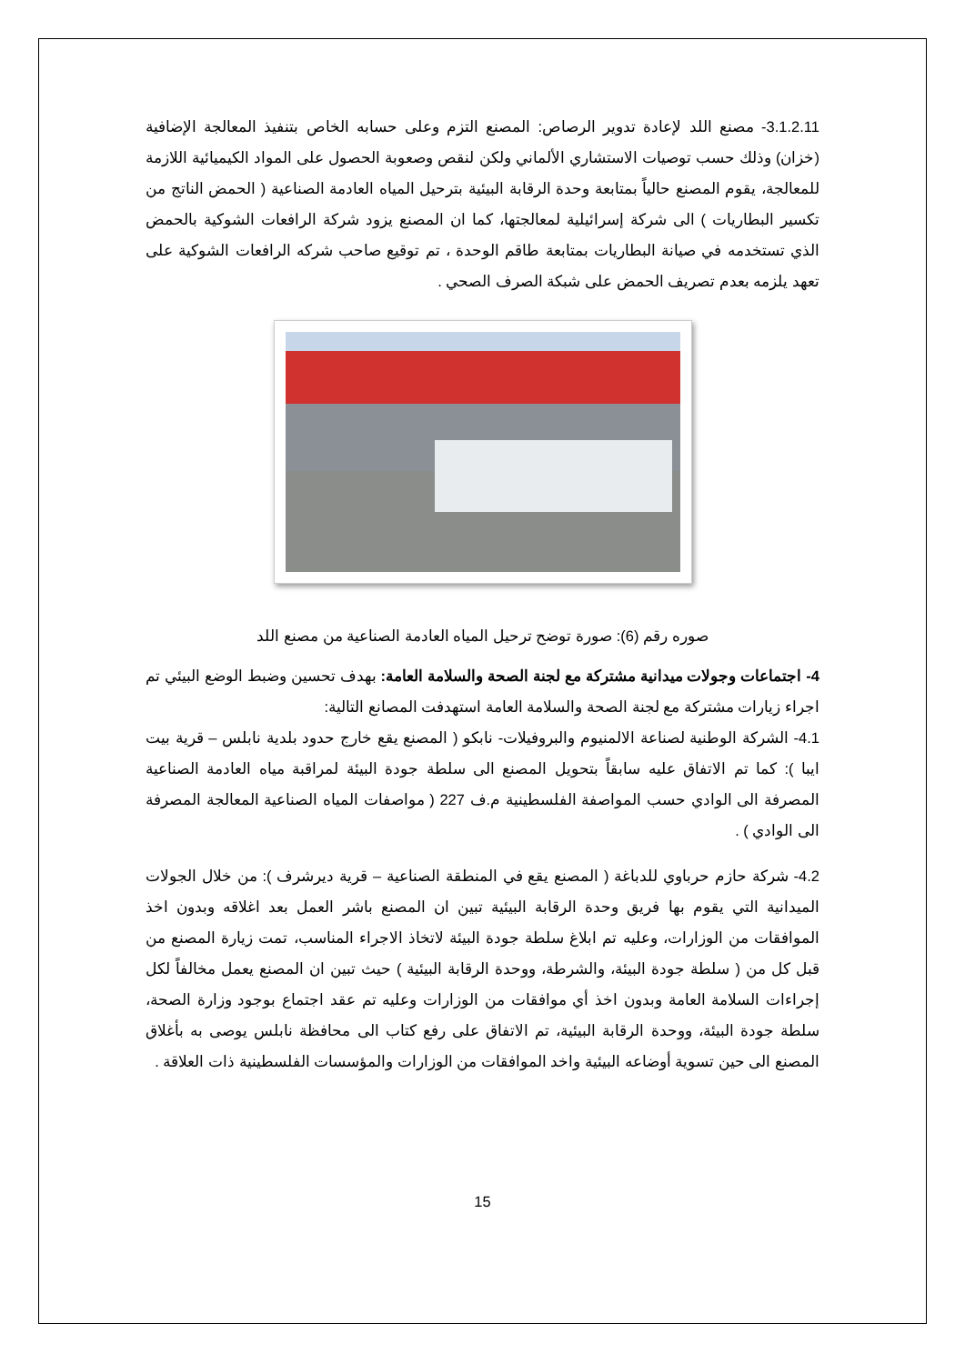3.1.2.11- مصنع اللد لإعادة تدوير الرصاص: المصنع التزم وعلى حسابه الخاص بتنفيذ المعالجة الإضافية (خزان) وذلك حسب توصيات الاستشاري الألماني ولكن لنقص وصعوبة الحصول على المواد الكيميائية اللازمة للمعالجة، يقوم المصنع حالياً بمتابعة وحدة الرقابة البيئية بترحيل المياه العادمة الصناعية ( الحمض الناتج من تكسير البطاريات ) الى شركة إسرائيلية لمعالجتها، كما ان المصنع يزود شركة الرافعات الشوكية بالحمض الذي تستخدمه في صيانة البطاريات بمتابعة طاقم الوحدة ، تم توقيع صاحب شركه الرافعات الشوكية على تعهد يلزمه بعدم تصريف الحمض على شبكة الصرف الصحي .
صوره رقم (6): صورة توضح ترحيل المياه العادمة الصناعية من مصنع اللد
4- اجتماعات وجولات ميدانية مشتركة مع لجنة الصحة والسلامة العامة: بهدف تحسين وضبط الوضع البيئي تم اجراء زيارات مشتركة مع لجنة الصحة والسلامة العامة استهدفت المصانع التالية:
4.1- الشركة الوطنية لصناعة الالمنيوم والبروفيلات- نابكو ( المصنع يقع خارج حدود بلدية نابلس – قرية بيت ايبا ): كما تم الاتفاق عليه سابقاً بتحويل المصنع الى سلطة جودة البيئة لمراقبة مياه العادمة الصناعية المصرفة الى الوادي حسب المواصفة الفلسطينية م.ف 227 ( مواصفات المياه الصناعية المعالجة المصرفة الى الوادي ) .
4.2- شركة حازم حرباوي للدباغة ( المصنع يقع في المنطقة الصناعية – قرية ديرشرف ): من خلال الجولات الميدانية التي يقوم بها فريق وحدة الرقابة البيئية تبين ان المصنع باشر العمل بعد اغلاقه وبدون اخذ الموافقات من الوزارات، وعليه تم ابلاغ سلطة جودة البيئة لاتخاذ الاجراء المناسب، تمت زيارة المصنع من قبل كل من ( سلطة جودة البيئة، والشرطة، ووحدة الرقابة البيئية ) حيث تبين ان المصنع يعمل مخالفاً لكل إجراءات السلامة العامة وبدون اخذ أي موافقات من الوزارات وعليه تم عقد اجتماع بوجود وزارة الصحة، سلطة جودة البيئة، ووحدة الرقابة البيئية، تم الاتفاق على رفع كتاب الى محافظة نابلس يوصى به بأغلاق المصنع الى حين تسوية أوضاعه البيئية واخد الموافقات من الوزارات والمؤسسات الفلسطينية ذات العلاقة .
15